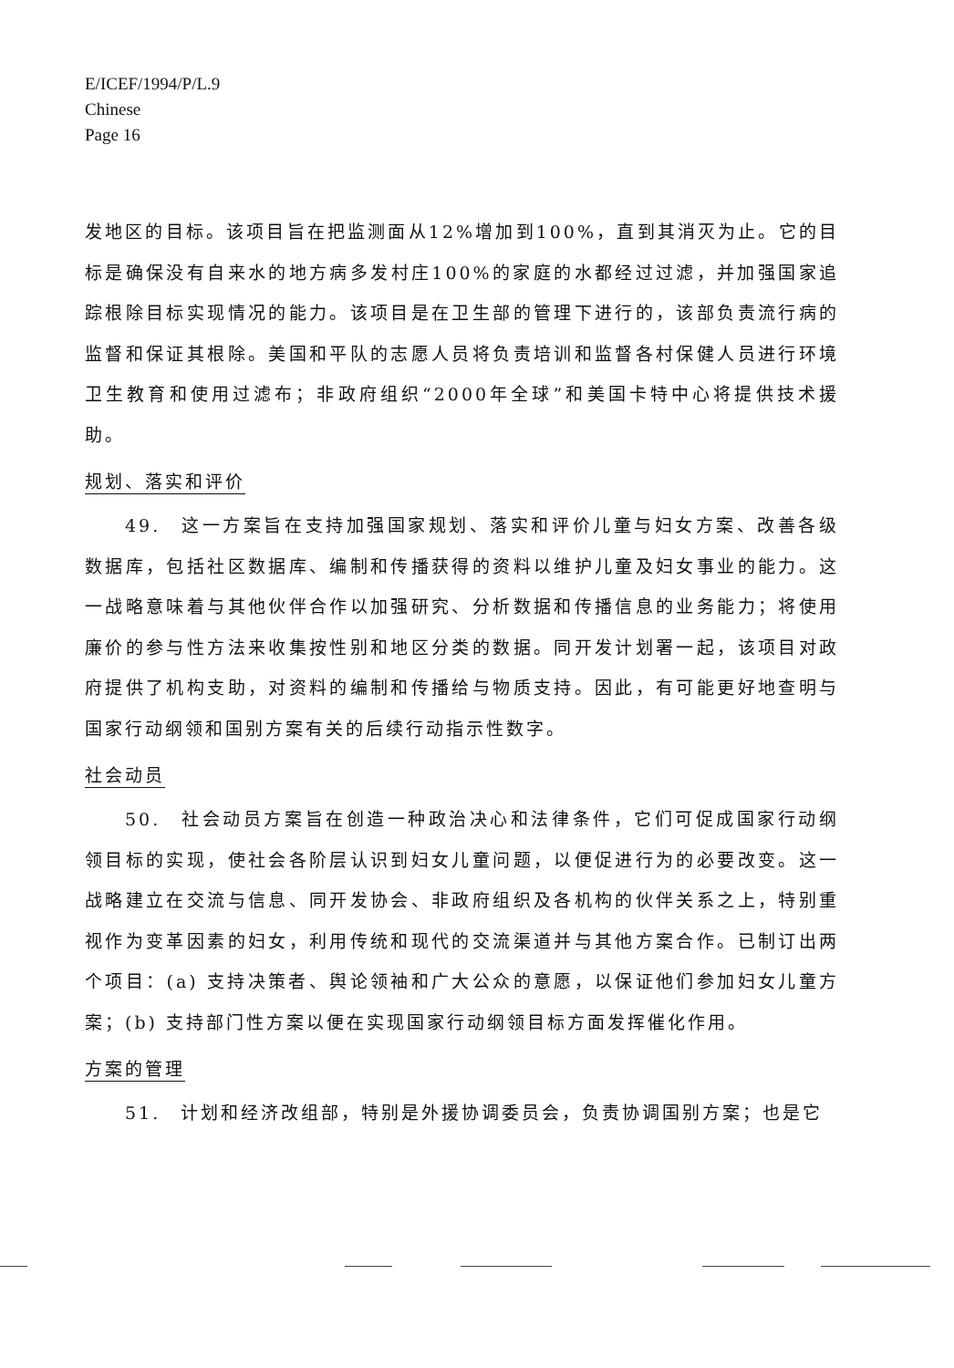E/ICEF/1994/P/L.9
Chinese
Page 16
发地区的目标。该项目旨在把监测面从12%增加到100%，直到其消灭为止。它的目标是确保没有自来水的地方病多发村庄100%的家庭的水都经过过滤，并加强国家追踪根除目标实现情况的能力。该项目是在卫生部的管理下进行的，该部负责流行病的监督和保证其根除。美国和平队的志愿人员将负责培训和监督各村保健人员进行环境卫生教育和使用过滤布；非政府组织“2000年全球”和美国卡特中心将提供技术援助。
规划、落实和评价
49.　这一方案旨在支持加强国家规划、落实和评价儿童与妇女方案、改善各级数据库，包括社区数据库、编制和传播获得的资料以维护儿童及妇女事业的能力。这一战略意味着与其他伙伴合作以加强研究、分析数据和传播信息的业务能力；将使用廉价的参与性方法来收集按性别和地区分类的数据。同开发计划署一起，该项目对政府提供了机构支助，对资料的编制和传播给与物质支持。因此，有可能更好地查明与国家行动纲领和国别方案有关的后续行动指示性数字。
社会动员
50.　社会动员方案旨在创造一种政治决心和法律条件，它们可促成国家行动纲领目标的实现，使社会各阶层认识到妇女儿童问题，以便促进行为的必要改变。这一战略建立在交流与信息、同开发协会、非政府组织及各机构的伙伴关系之上，特别重视作为变革因素的妇女，利用传统和现代的交流渠道并与其他方案合作。已制订出两个项目：(a) 支持决策者、舆论领袖和广大公众的意愿，以保证他们参加妇女儿童方案；(b) 支持部门性方案以便在实现国家行动纲领目标方面发挥催化作用。
方案的管理
51.　计划和经济改组部，特别是外援协调委员会，负责协调国别方案；也是它